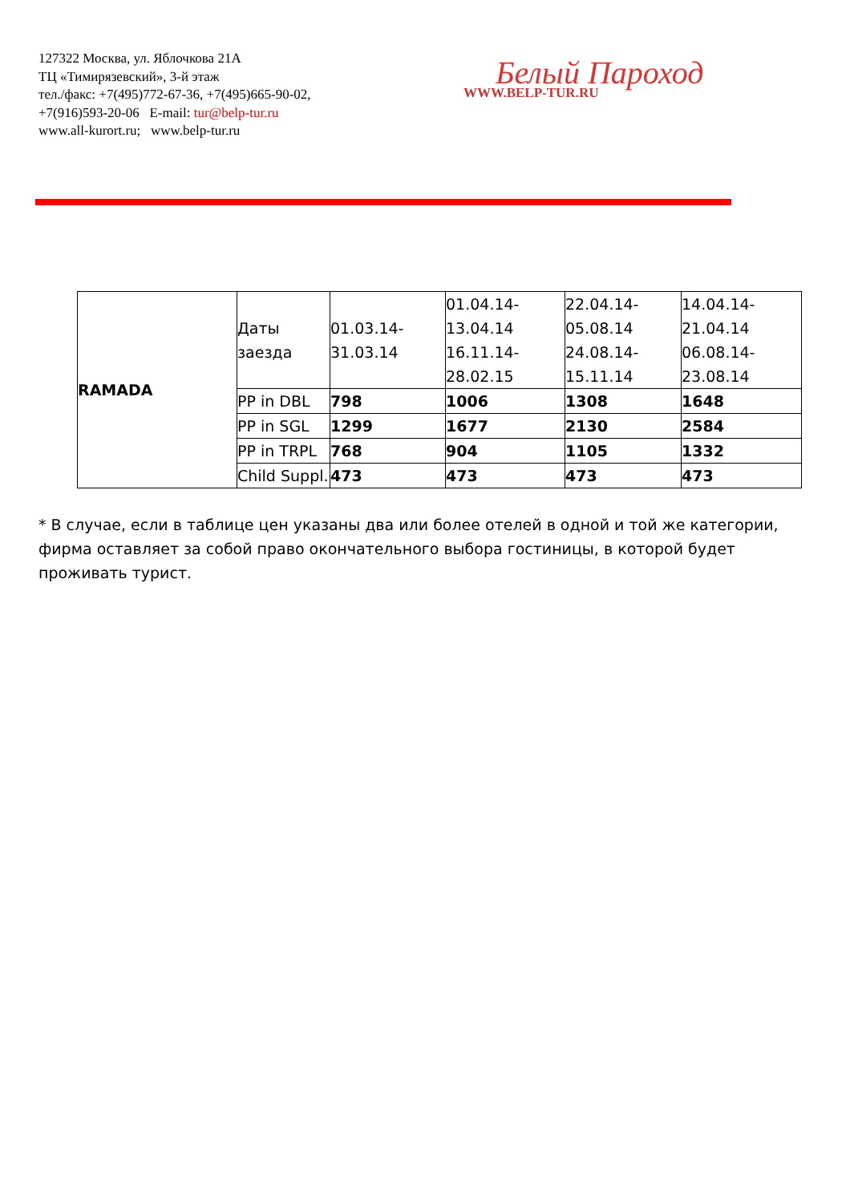127322 Москва, ул. Яблочкова 21А
ТЦ «Тимирязевский», 3-й этаж
тел./факс: +7(495)772-67-36, +7(495)665-90-02,
+7(916)593-20-06 E-mail: tur@belp-tur.ru
www.all-kurort.ru; www.belp-tur.ru
Белый Пароход
WWW.BELP-TUR.RU
| RAMADA | Даты заезда | 01.03.14- 31.03.14 | 01.04.14- 13.04.14 16.11.14- 28.02.15 | 22.04.14- 05.08.14 24.08.14- 15.11.14 | 14.04.14- 21.04.14 06.08.14- 23.08.14 |
| | PP in DBL | 798 | 1006 | 1308 | 1648 |
| | PP in SGL | 1299 | 1677 | 2130 | 2584 |
| | PP in TRPL | 768 | 904 | 1105 | 1332 |
| | Child Suppl. | 473 | 473 | 473 | 473 |
* В случае, если в таблице цен указаны два или более отелей в одной и той же категории, фирма оставляет за собой право окончательного выбора гостиницы, в которой будет проживать турист.